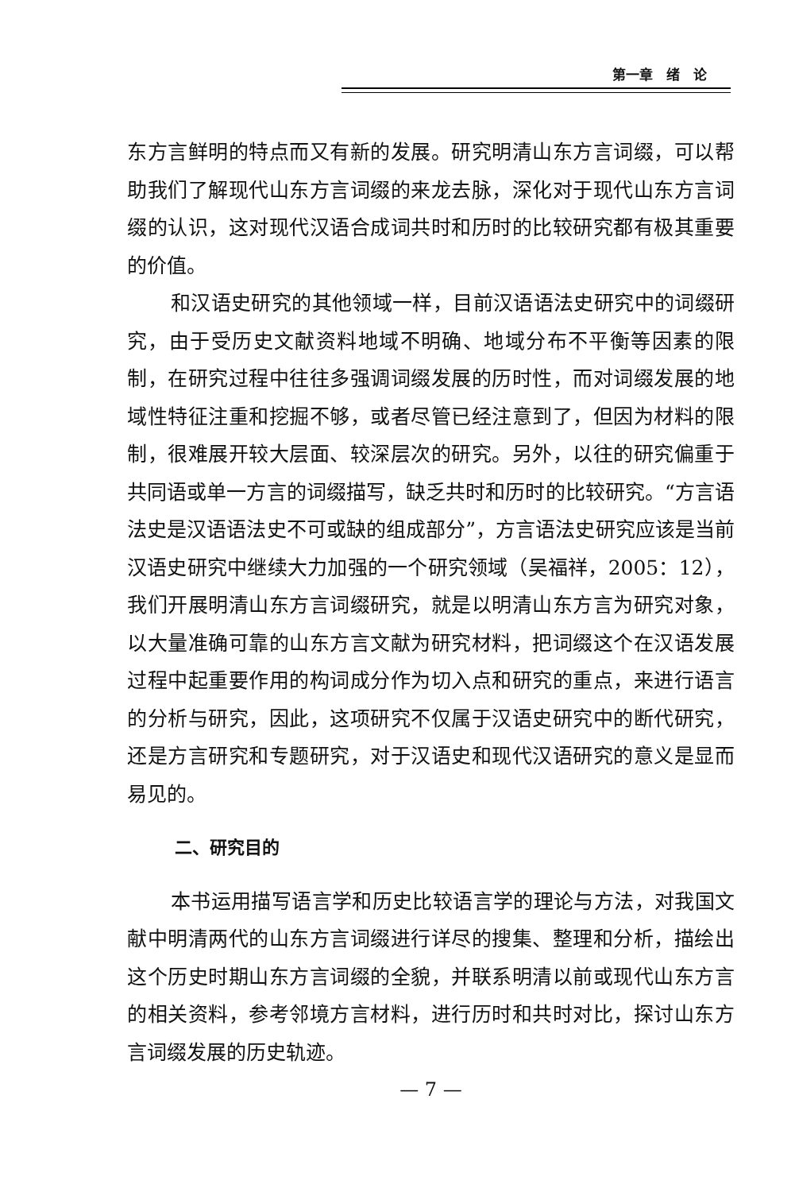第一章　绪　论
东方言鲜明的特点而又有新的发展。研究明清山东方言词缀，可以帮助我们了解现代山东方言词缀的来龙去脉，深化对于现代山东方言词缀的认识，这对现代汉语合成词共时和历时的比较研究都有极其重要的价值。
和汉语史研究的其他领域一样，目前汉语语法史研究中的词缀研究，由于受历史文献资料地域不明确、地域分布不平衡等因素的限制，在研究过程中往往多强调词缀发展的历时性，而对词缀发展的地域性特征注重和挖掘不够，或者尽管已经注意到了，但因为材料的限制，很难展开较大层面、较深层次的研究。另外，以往的研究偏重于共同语或单一方言的词缀描写，缺乏共时和历时的比较研究。“方言语法史是汉语语法史不可或缺的组成部分”，方言语法史研究应该是当前汉语史研究中继续大力加强的一个研究领域（吴福祥，2005：12），我们开展明清山东方言词缀研究，就是以明清山东方言为研究对象，以大量准确可靠的山东方言文献为研究材料，把词缀这个在汉语发展过程中起重要作用的构词成分作为切入点和研究的重点，来进行语言的分析与研究，因此，这项研究不仅属于汉语史研究中的断代研究，还是方言研究和专题研究，对于汉语史和现代汉语研究的意义是显而易见的。
二、研究目的
本书运用描写语言学和历史比较语言学的理论与方法，对我国文献中明清两代的山东方言词缀进行详尽的搜集、整理和分析，描绘出这个历史时期山东方言词缀的全貌，并联系明清以前或现代山东方言的相关资料，参考邻境方言材料，进行历时和共时对比，探讨山东方言词缀发展的历史轨迹。
— 7 —